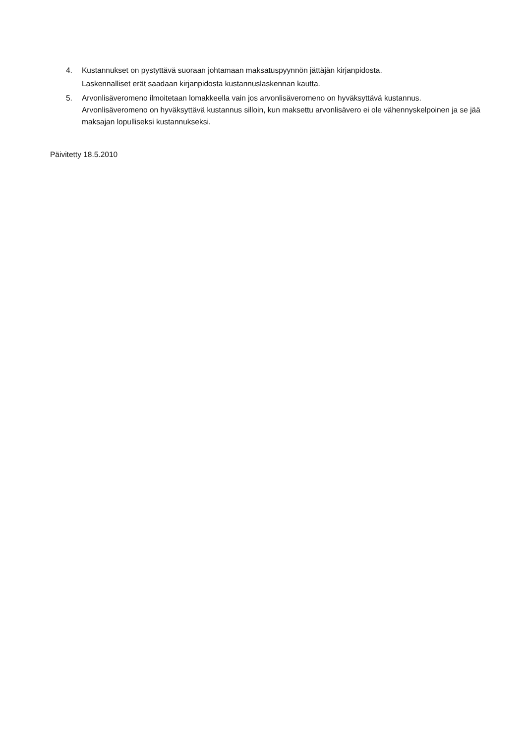4. Kustannukset on pystyttävä suoraan johtamaan maksatuspyynnön jättäjän kirjanpidosta.
Laskennalliset erät saadaan kirjanpidosta kustannuslaskennan kautta.
5. Arvonlisäveromeno ilmoitetaan lomakkeella vain jos arvonlisäveromeno on hyväksyttävä kustannus. Arvonlisäveromeno on hyväksyttävä kustannus silloin, kun maksettu arvonlisävero ei ole vähennyskelpoinen ja se jää maksajan lopulliseksi kustannukseksi.
Päivitetty 18.5.2010